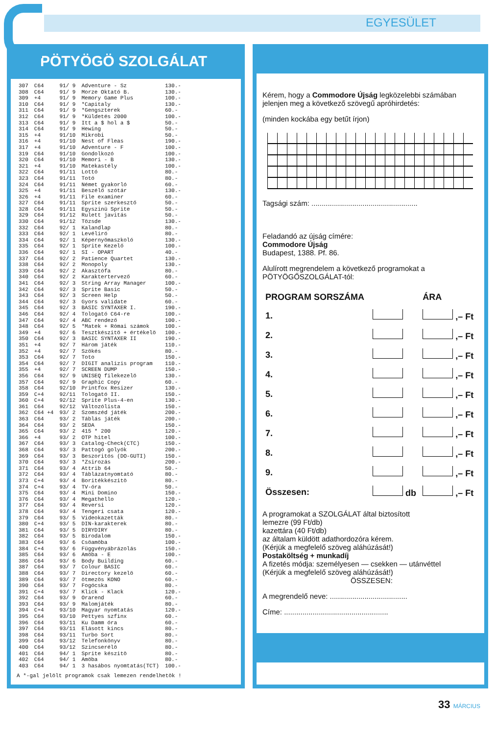EGYESÜLET
PÖTYÖGÖ SZOLGÁLAT
| 307 | C64 | 91/ 9 | Adventure - Sz | 130.- |
| 308 | C64 | 91/ 9 | Morze Oktató B. | 130.- |
| 309 | +4 | 91/ 9 | Memory Game Plus | 100.- |
| 310 | C64 | 91/ 9 | *Capitaly | 130.- |
| 311 | C64 | 91/ 9 | *Gengszterek | 60.- |
| 312 | C64 | 91/ 9 | *Küldetés 2000 | 100.- |
| 313 | C64 | 91/ 9 | Itt a $ hol a $ | 50.- |
| 314 | C64 | 91/ 9 | Hewing | 50.- |
| 315 | +4 | 91/10 | Mikrobi | 50.- |
| 316 | +4 | 91/10 | Nest of Fleas | 190.- |
| 317 | +4 | 91/10 | Adventure - F | 100.- |
| 319 | C64 | 91/10 | Gondolkozó | 100.- |
| 320 | C64 | 91/10 | Memori - B | 130.- |
| 321 | +4 | 91/10 | Matekastély | 100.- |
| 322 | C64 | 91/11 | Lottó | 80.- |
| 323 | C64 | 91/11 | Totó | 80.- |
| 324 | C64 | 91/11 | Német gyakorló | 60.- |
| 325 | +4 | 91/11 | Beszélő szótár | 130.- |
| 326 | +4 | 91/11 | File examiner | 60.- |
| 327 | C64 | 91/11 | Sprite szerkesztő | 50.- |
| 328 | C64 | 91/11 | Egyszinü Sprite | 50.- |
| 329 | C64 | 91/12 | Rulett javitás | 50.- |
| 330 | C64 | 91/12 | Tözsde | 130.- |
| 332 | C64 | 92/ 1 | Kalandlap | 80.- |
| 333 | C64 | 92/ 1 | Levéliró | 80.- |
| 334 | C64 | 92/ 1 | Képernyömaszkoló | 130.- |
| 335 | C64 | 92/ 1 | Sprite Kezelő | 100.- |
| 336 | C64 | 92/ 1 | SI - OPART | 40.- |
| 337 | C64 | 92/ 2 | Patience Quartet | 130.- |
| 338 | C64 | 92/ 2 | Monopoly | 130.- |
| 339 | C64 | 92/ 2 | Akasztófa | 80.- |
| 340 | C64 | 92/ 2 | Karaktertervező | 60.- |
| 341 | C64 | 92/ 3 | String Array Manager | 100.- |
| 342 | C64 | 92/ 3 | Sprite Basic | 50.- |
| 343 | C64 | 92/ 3 | Screen Help | 50.- |
| 344 | C64 | 92/ 3 | Gyors validate | 60.- |
| 345 | C64 | 92/ 3 | BASIC SYNTAXER I. | 190.- |
| 346 | C64 | 92/ 4 | Tologató C64-re | 100.- |
| 347 | C64 | 92/ 4 | ABC rendező | 100.- |
| 348 | C64 | 92/ 5 | *Matek + Római számok | 100.- |
| 349 | +4 | 92/ 6 | Tesztkészitö + értékelö | 100.- |
| 350 | C64 | 92/ 3 | BASIC SYNTAXER II | 190.- |
| 351 | +4 | 92/ 7 | Három játék | 110.- |
| 352 | +4 | 92/ 7 | Szökés | 80.- |
| 353 | C64 | 92/ 7 | Toto | 150.- |
| 354 | C64 | 92/ 7 | DIGIT analizis program | 110.- |
| 355 | +4 | 92/ 7 | SCREEN DUMP | 150.- |
| 356 | C64 | 92/ 9 | UNISEQ filekezelö | 130.- |
| 357 | C64 | 92/ 9 | Graphic Copy | 60.- |
| 358 | C64 | 92/10 | Printfox Resizer | 130.- |
| 359 | C+4 | 92/11 | Tologató II. | 150.- |
| 360 | C+4 | 92/12 | Sprite Plus-4-en | 130.- |
| 361 | C64 | 92/12 | Változólista | 150.- |
| 362 | C64 +4 | 93/ 2 | Szomszéd játék | 200.- |
| 363 | C64 | 93/ 2 | Táblás játék | 200.- |
| 364 | C64 | 93/ 2 | SEDA | 150.- |
| 365 | C64 | 93/ 2 | 415 * 200 | 120.- |
| 366 | +4 | 93/ 2 | OTP hitel | 100.- |
| 367 | C64 | 93/ 3 | Catalog-Check(CTC) | 150.- |
| 368 | C64 | 93/ 3 | Pattogó golyók | 200.- |
| 369 | C64 | 93/ 3 | Beszoritós (DO-GUTI) | 150.- |
| 370 | C64 | 93/ 3 | *Zsirozás | 200.- |
| 371 | C64 | 93/ 4 | Attrib 64 | 50.- |
| 372 | C64 | 93/ 4 | Táblázatnyomtató | 80.- |
| 373 | C+4 | 93/ 4 | Boritékkészitö | 80.- |
| 374 | C+4 | 93/ 4 | TV-óra | 50.- |
| 375 | C64 | 93/ 4 | Mini Domino | 150.- |
| 376 | C64 | 93/ 4 | Megathello | 120.- |
| 377 | C64 | 93/ 4 | Reversi | 120.- |
| 378 | C64 | 93/ 4 | Tengeri csata | 120.- |
| 379 | C64 | 93/ 5 | Videokazetták | 80.- |
| 380 | C+4 | 93/ 5 | DIN-karakterek | 80.- |
| 381 | C64 | 93/ 5 | DIRYDIRY | 80.- |
| 382 | C64 | 93/ 5 | Birodalom | 150.- |
| 383 | C64 | 93/ 6 | Csöamöba | 100.- |
| 384 | C+4 | 93/ 6 | Függvényábrázolás | 150.- |
| 385 | C64 | 93/ 6 | Amöba - E | 100.- |
| 386 | C64 | 93/ 6 | Body Building | 60.- |
| 387 | C64 | 93/ 7 | Colour BASIC | 60.- |
| 388 | C64 | 93/ 7 | Directory kezelö | 60.- |
| 389 | C64 | 93/ 7 | ötmezös KONO | 60.- |
| 390 | C64 | 93/ 7 | Fogócska | 80.- |
| 391 | C+4 | 93/ 7 | Klick - Klack | 120.- |
| 392 | C64 | 93/ 9 | Orarend | 60.- |
| 393 | C64 | 93/ 9 | Malomjáték | 80.- |
| 394 | C+4 | 93/10 | Magyar nyomtatás | 120.- |
| 395 | C64 | 93/10 | Pettyes szfinx | 60.- |
| 396 | C64 | 93/11 | Ku Damm óra | 60.- |
| 397 | C64 | 93/11 | Elásott kincs | 80.- |
| 398 | C64 | 93/11 | Turbo Sort | 80.- |
| 399 | C64 | 93/12 | Telefonkönyv | 80.- |
| 400 | C64 | 93/12 | Szincserélö | 80.- |
| 401 | C64 | 94/ 1 | Sprite készitö | 80.- |
| 402 | C64 | 94/ 1 | Amöba | 80.- |
| 403 | C64 | 94/ 1 | 3 hasábos nyomtatás(TCT) | 100.- |
A *-gal jelölt programok csak lemezen rendelhetök !
Kérem, hogy a Commodore Újság legközelebbi számában jelenjen meg a következő szövegű apróhirdetés:
(minden kockába egy betűt írjon)
Tagsági szám: ....................................................
Feladandó az újság címére:
Commodore Újság
Budapest, 1388. Pf. 86.
Alulírott megrendelem a következő programokat a PÖTYÖGŐSZOLGÁLAT-tól:
| PROGRAM SORSZÁMA | | ÁRA |
| 1. | | ,– Ft |
| 2. | | ,– Ft |
| 3. | | ,– Ft |
| 4. | | ,– Ft |
| 5. | | ,– Ft |
| 6. | | ,– Ft |
| 7. | | ,– Ft |
| 8. | | ,– Ft |
| 9. | | ,– Ft |
| Összesen: | db | ,– Ft |
A programokat a SZOLGÁLAT által biztosított
lemezre (99 Ft/db)
kazettára (40 Ft/db)
az általam küldött adathordozóra kérem.
(Kérjük a megfelelő szöveg aláhúzását!)
Postaköltség + munkadíj
A fizetés módja: személyesen — csekken — utánvéttel
(Kérjük a megfelelő szöveg aláhúzását!)
ÖSSZESEN:
A megrendelő neve: ......................................
Címe: ...................................................
33 MÁRCIUS